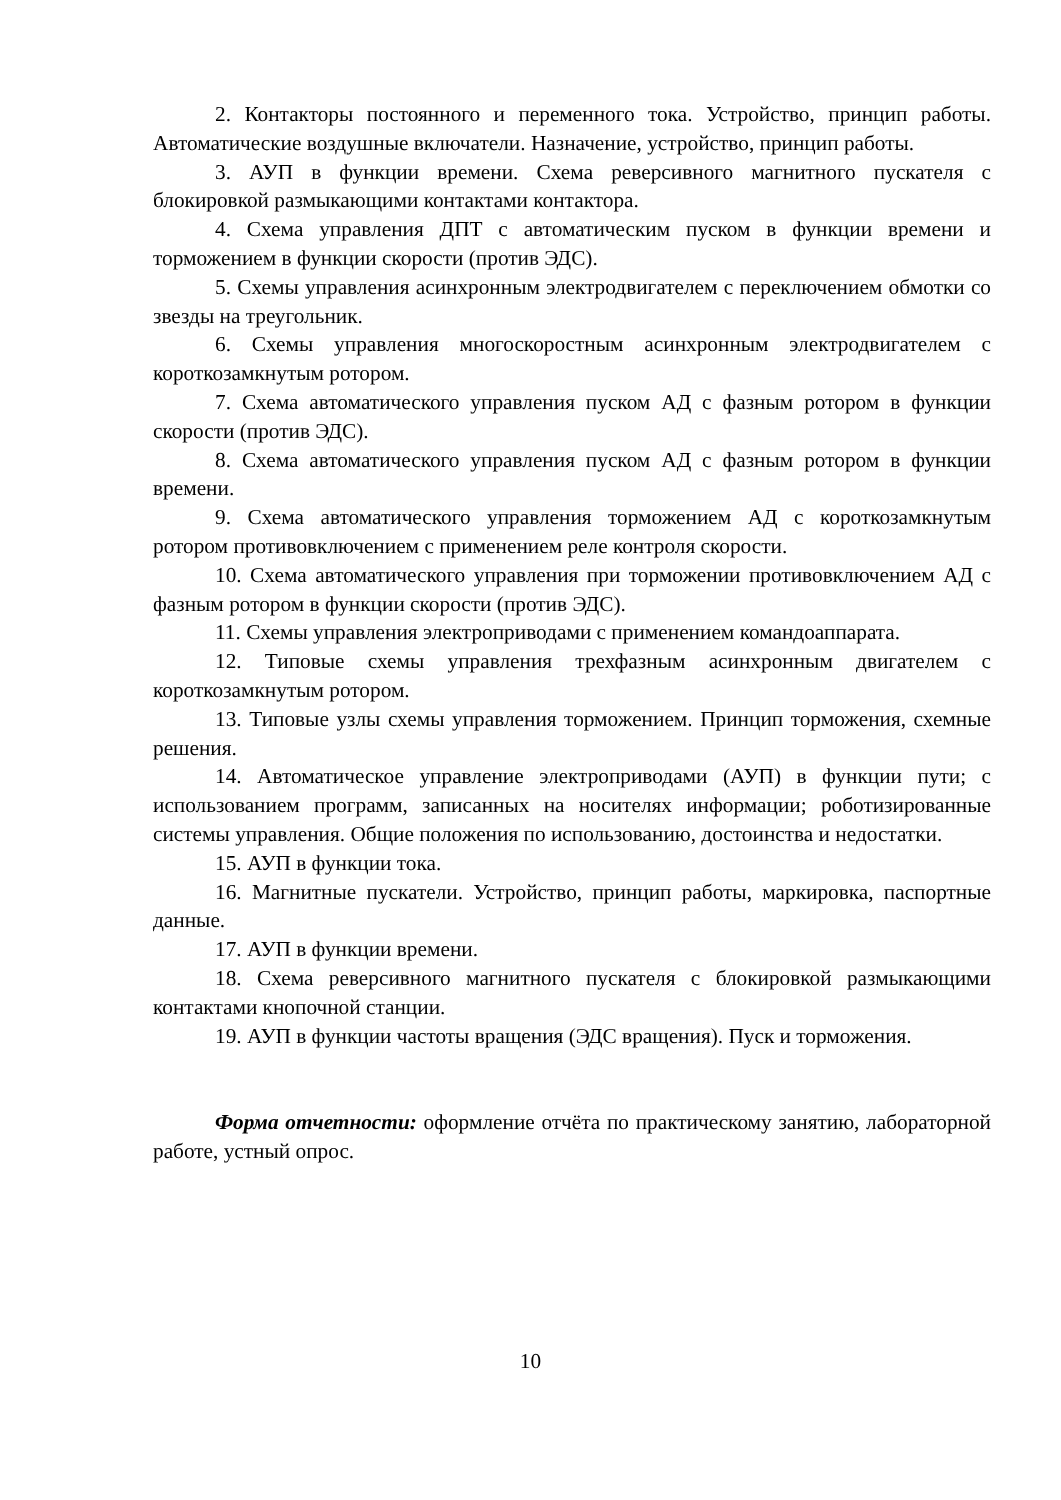2. Контакторы постоянного и переменного тока. Устройство, принцип работы. Автоматические воздушные включатели. Назначение, устройство, принцип работы.
3. АУП в функции времени. Схема реверсивного магнитного пускателя с блокировкой размыкающими контактами контактора.
4. Схема управления ДПТ с автоматическим пуском в функции времени и торможением в функции скорости (против ЭДС).
5. Схемы управления асинхронным электродвигателем с переключением обмотки со звезды на треугольник.
6. Схемы управления многоскоростным асинхронным электродвигателем с короткозамкнутым ротором.
7. Схема автоматического управления пуском АД с фазным ротором в функции скорости (против ЭДС).
8. Схема автоматического управления пуском АД с фазным ротором в функции времени.
9. Схема автоматического управления торможением АД с короткозамкнутым ротором противовключением с применением реле контроля скорости.
10. Схема автоматического управления при торможении противовключением АД с фазным ротором в функции скорости (против ЭДС).
11. Схемы управления электроприводами с применением командоаппарата.
12. Типовые схемы управления трехфазным асинхронным двигателем с короткозамкнутым ротором.
13. Типовые узлы схемы управления торможением. Принцип торможения, схемные решения.
14. Автоматическое управление электроприводами (АУП) в функции пути; с использованием программ, записанных на носителях информации; роботизированные системы управления. Общие положения по использованию, достоинства и недостатки.
15. АУП в функции тока.
16. Магнитные пускатели. Устройство, принцип работы, маркировка, паспортные данные.
17. АУП в функции времени.
18. Схема реверсивного магнитного пускателя с блокировкой размыкающими контактами кнопочной станции.
19. АУП в функции частоты вращения (ЭДС вращения). Пуск и торможения.
Форма отчетности: оформление отчёта по практическому занятию, лабораторной работе, устный опрос.
10